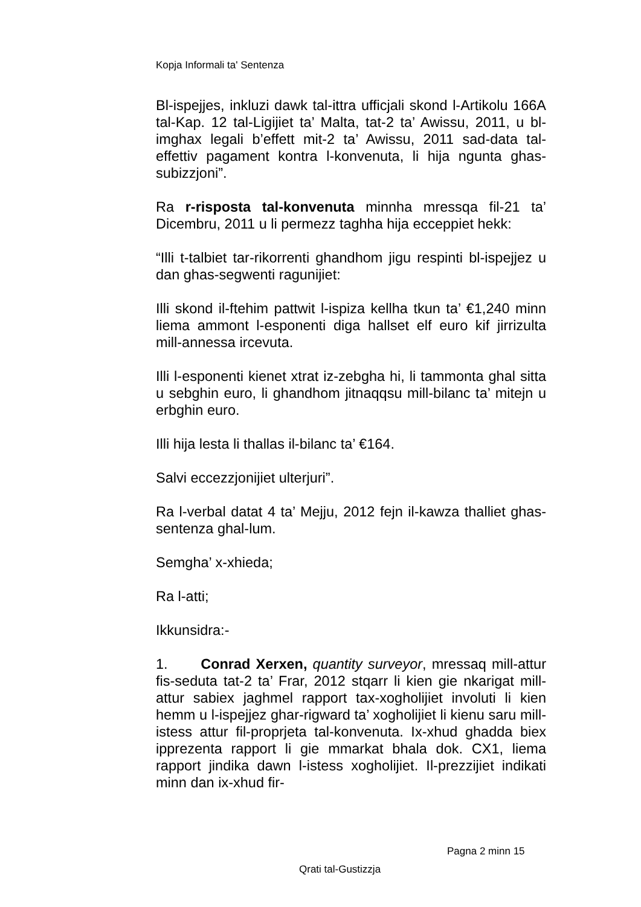Kopja Informali ta' Sentenza
Bl-ispejjes, inkluzi dawk tal-ittra ufficjali skond l-Artikolu 166A tal-Kap. 12 tal-Ligijiet ta’ Malta, tat-2 ta’ Awissu, 2011, u bl-imghax legali b’effett mit-2 ta’ Awissu, 2011 sad-data tal-effettiv pagament kontra l-konvenuta, li hija ngunta ghas-subizzjoni”.
Ra r-risposta tal-konvenuta minnha mressqa fil-21 ta’ Dicembru, 2011 u li permezz taghha hija ecceppiet hekk:
“Illi t-talbiet tar-rikorrenti ghandhom jigu respinti bl-ispejjez u dan ghas-segwenti ragunijiet:
Illi skond il-ftehim pattwit l-ispiza kellha tkun ta’ €1,240 minn liema ammont l-esponenti diga hallset elf euro kif jirrizulta mill-annessa ircevuta.
Illi l-esponenti kienet xtrat iz-zebgha hi, li tammonta ghal sitta u sebghin euro, li ghandhom jitnaqqsu mill-bilanc ta’ mitejn u erbghin euro.
Illi hija lesta li thallas il-bilanc ta’ €164.
Salvi eccezzjonijiet ulterjuri”.
Ra l-verbal datat 4 ta’ Mejju, 2012 fejn il-kawza thalliet ghas-sentenza ghal-lum.
Semgha’ x-xhieda;
Ra l-atti;
Ikkunsidra:-
1. Conrad Xerxen, quantity surveyor, mressaq mill-attur fis-seduta tat-2 ta’ Frar, 2012 stqarr li kien gie nkarigat mill-attur sabiex jaghmel rapport tax-xogholijiet involuti li kien hemm u l-ispejjez ghar-rigward ta’ xogholijiet li kienu saru mill-istess attur fil-proprjeta tal-konvenuta. Ix-xhud ghadda biex ipprezenta rapport li gie mmarkat bhala dok. CX1, liema rapport jindika dawn l-istess xogholijiet. Il-prezzijiet indikati minn dan ix-xhud fir-
Pagna 2 minn 15
Qrati tal-Gustizzja